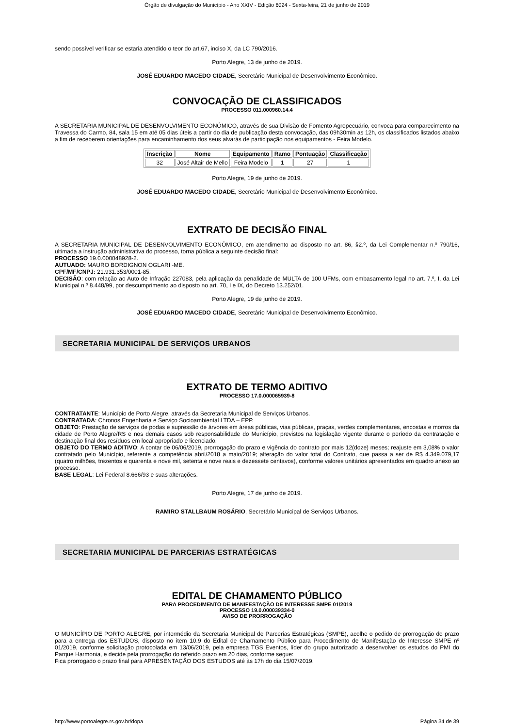Órgão de divulgação do Município - Ano XXIV - Edição 6024 - Sexta-feira, 21 de junho de 2019
sendo possível verificar se estaria atendido o teor do art.67, inciso X, da LC 790/2016.
Porto Alegre, 13 de junho de 2019.
JOSÉ EDUARDO MACEDO CIDADE, Secretário Municipal de Desenvolvimento Econômico.
CONVOCAÇÃO DE CLASSIFICADOS
PROCESSO 011.000960.14.4
A SECRETARIA MUNICIPAL DE DESENVOLVIMENTO ECONÔMICO, através de sua Divisão de Fomento Agropecuário, convoca para comparecimento na Travessa do Carmo, 84, sala 15 em até 05 dias úteis a partir do dia de publicação desta convocação, das 09h30min as 12h, os classificados listados abaixo a fim de receberem orientações para encaminhamento dos seus alvarás de participação nos equipamentos - Feira Modelo.
| Inscrição | Nome | Equipamento | Ramo | Pontuação | Classificação |
| --- | --- | --- | --- | --- | --- |
| 32 | José Altair de Mello | Feira Modelo | 1 | 27 | 1 |
Porto Alegre, 19 de junho de 2019.
JOSÉ EDUARDO MACEDO CIDADE, Secretário Municipal de Desenvolvimento Econômico.
EXTRATO DE DECISÃO FINAL
A SECRETARIA MUNICIPAL DE DESENVOLVIMENTO ECONÔMICO, em atendimento ao disposto no art. 86, §2.º, da Lei Complementar n.º 790/16, ultimada a instrução administrativa do processo, torna pública a seguinte decisão final:
PROCESSO 19.0.000048928-2.
AUTUADO: MAURO BORDIGNON OGLARI -ME.
CPF/MF/CNPJ: 21.931.353/0001-85.
DECISÃO: com relação ao Auto de Infração 227083, pela aplicação da penalidade de MULTA de 100 UFMs, com embasamento legal no art. 7.º, I, da Lei Municipal n.º 8.448/99, por descumprimento ao disposto no art. 70, I e IX, do Decreto 13.252/01.
Porto Alegre, 19 de junho de 2019.
JOSÉ EDUARDO MACEDO CIDADE, Secretário Municipal de Desenvolvimento Econômico.
SECRETARIA MUNICIPAL DE SERVIÇOS URBANOS
EXTRATO DE TERMO ADITIVO
PROCESSO 17.0.000065939-8
CONTRATANTE: Município de Porto Alegre, através da Secretaria Municipal de Serviços Urbanos.
CONTRATADA: Chronos Engenharia e Serviço Socioambiental LTDA – EPP.
OBJETO: Prestação de serviços de podas e supressão de árvores em áreas públicas, vias públicas, praças, verdes complementares, encostas e morros da cidade de Porto Alegre/RS e nos demais casos sob responsabilidade do Município, previstos na legislação vigente durante o período da contratação e destinação final dos resíduos em local apropriado e licenciado.
OBJETO DO TERMO ADITIVO: A contar de 06/06/2019, prorrogação do prazo e vigência do contrato por mais 12(doze) meses; reajuste em 3,08% o valor contratado pelo Município, referente a competência abril/2018 a maio/2019; alteração do valor total do Contrato, que passa a ser de R$ 4.349.079,17 (quatro milhões, trezentos e quarenta e nove mil, setenta e nove reais e dezessete centavos), conforme valores unitários apresentados em quadro anexo ao processo.
BASE LEGAL: Lei Federal 8.666/93 e suas alterações.
Porto Alegre, 17 de junho de 2019.
RAMIRO STALLBAUM ROSÁRIO, Secretário Municipal de Serviços Urbanos.
SECRETARIA MUNICIPAL DE PARCERIAS ESTRATÉGICAS
EDITAL DE CHAMAMENTO PÚBLICO
PARA PROCEDIMENTO DE MANIFESTAÇÃO DE INTERESSE SMPE 01/2019
PROCESSO 19.0.000039334-0
AVISO DE PRORROGAÇÃO
O MUNICÍPIO DE PORTO ALEGRE, por intermédio da Secretaria Municipal de Parcerias Estratégicas (SMPE), acolhe o pedido de prorrogação do prazo para a entrega dos ESTUDOS, disposto no item 10.9 do Edital de Chamamento Público para Procedimento de Manifestação de Interesse SMPE nº 01/2019, conforme solicitação protocolada em 13/06/2019, pela empresa TGS Eventos, líder do grupo autorizado a desenvolver os estudos do PMI do Parque Harmonia, e decide pela prorrogação do referido prazo em 20 dias, conforme segue:
Fica prorrogado o prazo final para APRESENTAÇÃO DOS ESTUDOS até às 17h do dia 15/07/2019.
http://www.portoalegre.rs.gov.br/dopa Página 34 de 39